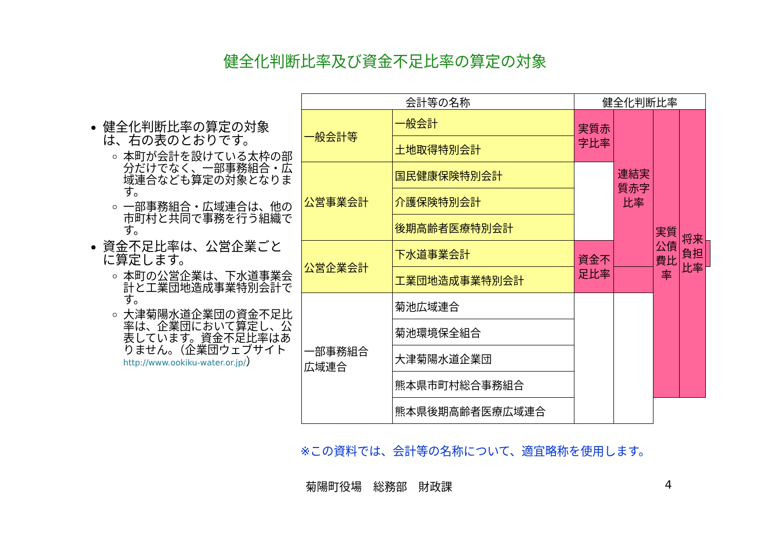健全化判断比率及び資金不足比率の算定の対象
健全化判断比率の算定の対象は、右の表のとおりです。
本町が会計を設けている太枠の部分だけでなく、一部事務組合・広域連合なども算定の対象となります。
一部事務組合・広域連合は、他の市町村と共同で事務を行う組織です。
資金不足比率は、公営企業ごとに算定します。
本町の公営企業は、下水道事業会計と工業団地造成事業特別会計です。
大津菊陽水道企業団の資金不足比率は、企業団において算定し、公表しています。資金不足比率はありません。（企業団ウェブサイト http://www.ookiku-water.or.jp/）
| 会計等の名称 | | 健全化判断比率 | | | | |
| --- | --- | --- | --- | --- | --- | --- |
| 一般会計等 | 一般会計 | 実質赤字比率 | 連結実質赤字比率 | 実質公債費比率 | 将来負担比率 | |
| | 土地取得特別会計 | | | | | |
| 公営事業会計 | 国民健康保険特別会計 | | | | | |
| | 介護保険特別会計 | | | | | |
| | 後期高齢者医療特別会計 | | | | | |
| 公営企業会計 | 下水道事業会計 | 資金不足比率 | | | | |
| | 工業団地造成事業特別会計 | | | | | |
| 一部事務組合 広域連合 | 菊池広域連合 | | | | | |
| | 菊池環境保全組合 | | | | | |
| | 大津菊陽水道企業団 | | | | | |
| | 熊本県市町村総合事務組合 | | | | | |
| | 熊本県後期高齢者医療広域連合 | | | | | |
※この資料では、会計等の名称について、適宜略称を使用します。
菊陽町役場　総務部　財政課 4